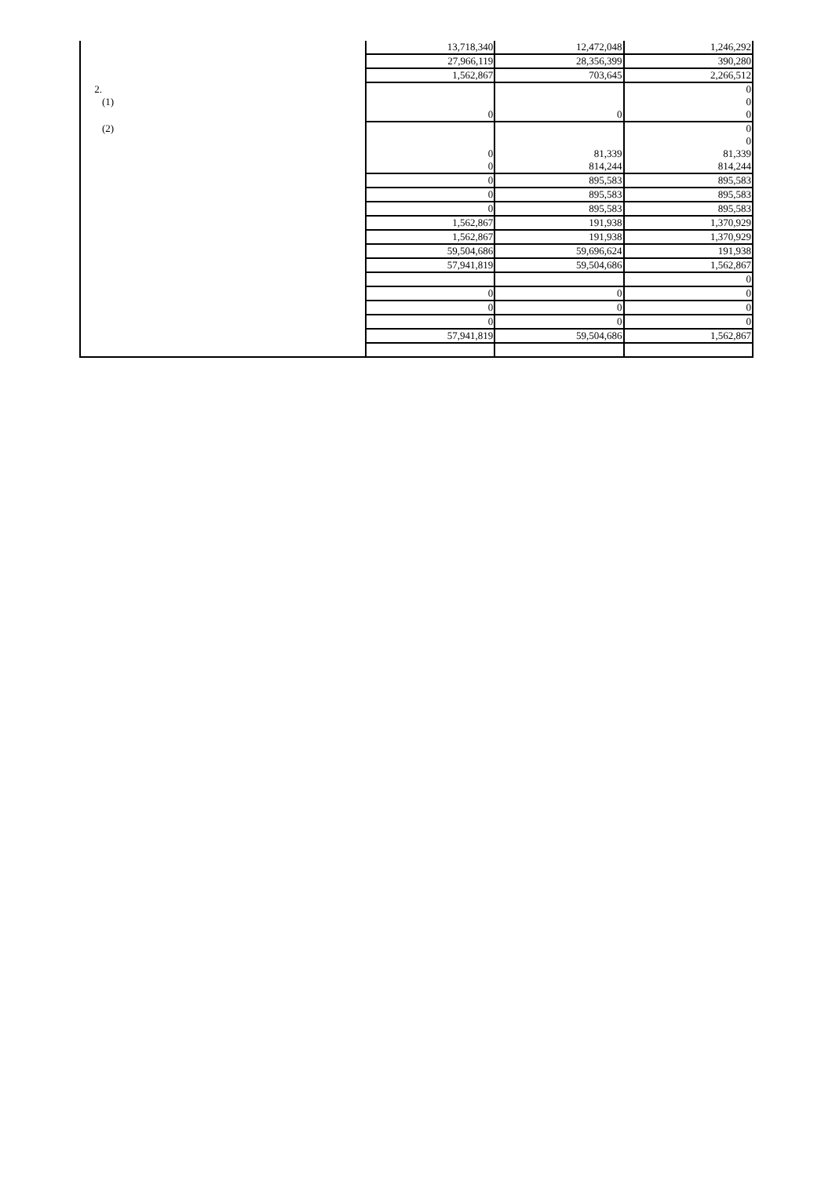| | 13,718,340 | 12,472,048 | 1,246,292 |
| | 27,966,119 | 28,356,399 | 390,280 |
| | 1,562,867 | 703,645 | 2,266,512 |
| 2. | | | 0 |
| (1) | | | 0 |
| | 0 | 0 | 0 |
| (2) | | | 0 |
| | | | 0 |
| | 0 | 81,339 | 81,339 |
| | 0 | 814,244 | 814,244 |
| | 0 | 895,583 | 895,583 |
| | 0 | 895,583 | 895,583 |
| | 0 | 895,583 | 895,583 |
| | 1,562,867 | 191,938 | 1,370,929 |
| | 1,562,867 | 191,938 | 1,370,929 |
| | 59,504,686 | 59,696,624 | 191,938 |
| | 57,941,819 | 59,504,686 | 1,562,867 |
| | | | 0 |
| | 0 | 0 | 0 |
| | 0 | 0 | 0 |
| | 0 | 0 | 0 |
| | 57,941,819 | 59,504,686 | 1,562,867 |